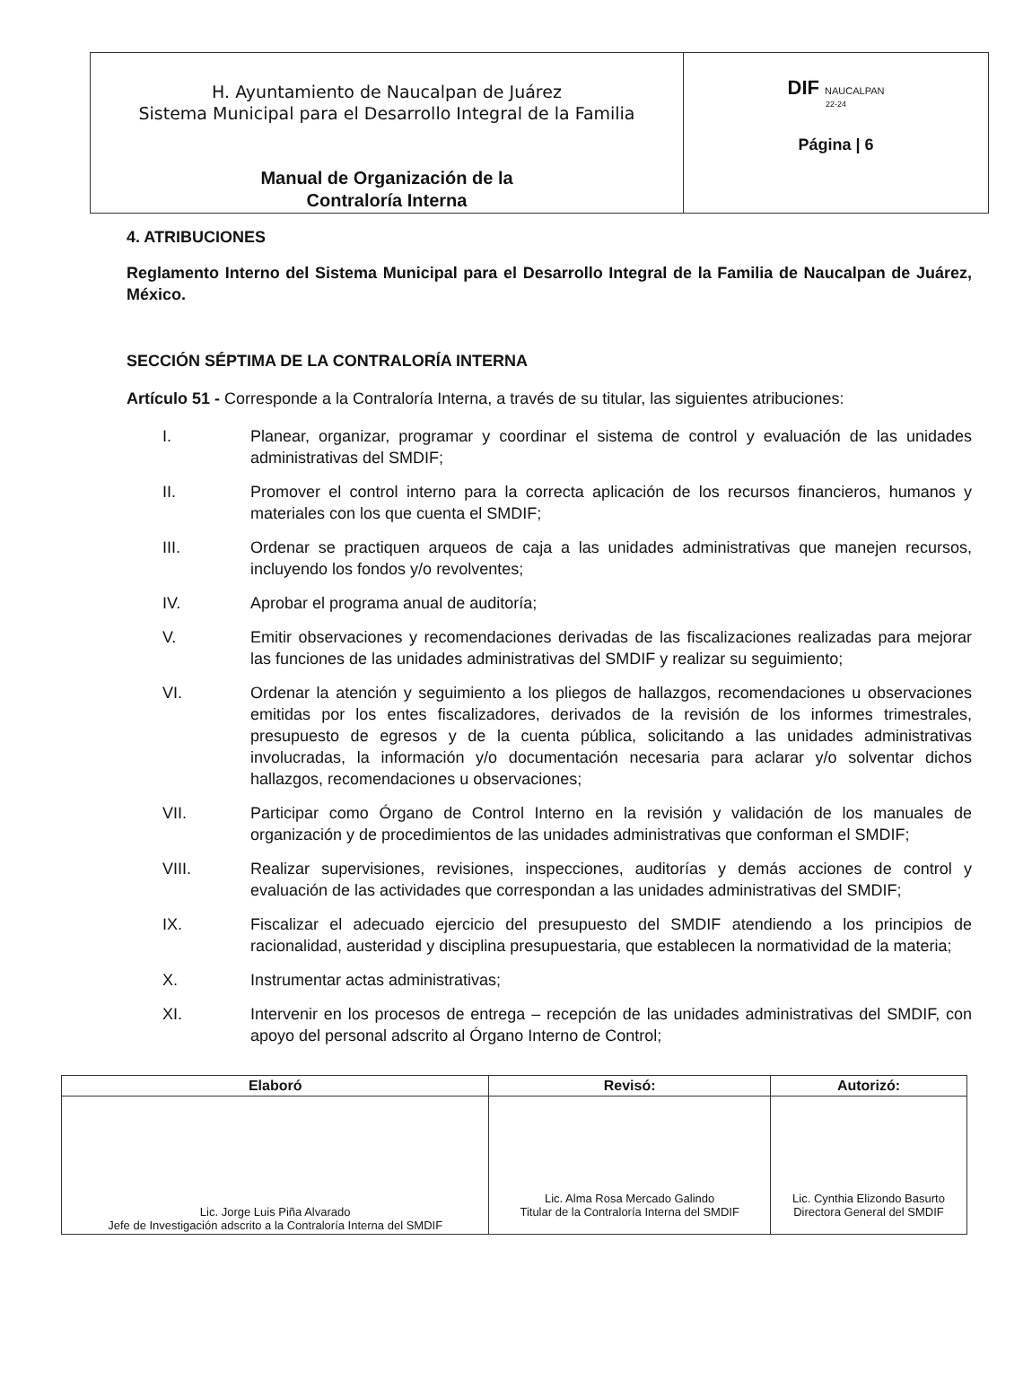| H. Ayuntamiento de Naucalpan de Juárez Sistema Municipal para el Desarrollo Integral de la Familia Manual de Organización de la Contraloría Interna | DIF NAUCALPAN 22-24 Página / 6 |
4. ATRIBUCIONES
Reglamento Interno del Sistema Municipal para el Desarrollo Integral de la Familia de Naucalpan de Juárez, México.
SECCIÓN SÉPTIMA DE LA CONTRALORÍA INTERNA
Artículo 51 - Corresponde a la Contraloría Interna, a través de su titular, las siguientes atribuciones:
I. Planear, organizar, programar y coordinar el sistema de control y evaluación de las unidades administrativas del SMDIF;
II. Promover el control interno para la correcta aplicación de los recursos financieros, humanos y materiales con los que cuenta el SMDIF;
III. Ordenar se practiquen arqueos de caja a las unidades administrativas que manejen recursos, incluyendo los fondos y/o revolventes;
IV. Aprobar el programa anual de auditoría;
V. Emitir observaciones y recomendaciones derivadas de las fiscalizaciones realizadas para mejorar las funciones de las unidades administrativas del SMDIF y realizar su seguimiento;
VI. Ordenar la atención y seguimiento a los pliegos de hallazgos, recomendaciones u observaciones emitidas por los entes fiscalizadores, derivados de la revisión de los informes trimestrales, presupuesto de egresos y de la cuenta pública, solicitando a las unidades administrativas involucradas, la información y/o documentación necesaria para aclarar y/o solventar dichos hallazgos, recomendaciones u observaciones;
VII. Participar como Órgano de Control Interno en la revisión y validación de los manuales de organización y de procedimientos de las unidades administrativas que conforman el SMDIF;
VIII. Realizar supervisiones, revisiones, inspecciones, auditorías y demás acciones de control y evaluación de las actividades que correspondan a las unidades administrativas del SMDIF;
IX. Fiscalizar el adecuado ejercicio del presupuesto del SMDIF atendiendo a los principios de racionalidad, austeridad y disciplina presupuestaria, que establecen la normatividad de la materia;
X. Instrumentar actas administrativas;
XI. Intervenir en los procesos de entrega – recepción de las unidades administrativas del SMDIF, con apoyo del personal adscrito al Órgano Interno de Control;
| Elaboró | Revisó: | Autorizó: |
| --- | --- | --- |
| Lic. Jorge Luis Piña Alvarado Jefe de Investigación adscrito a la Contraloría Interna del SMDIF | Lic. Alma Rosa Mercado Galindo Titular de la Contraloría Interna del SMDIF | Lic. Cynthia Elizondo Basurto Directora General del SMDIF |